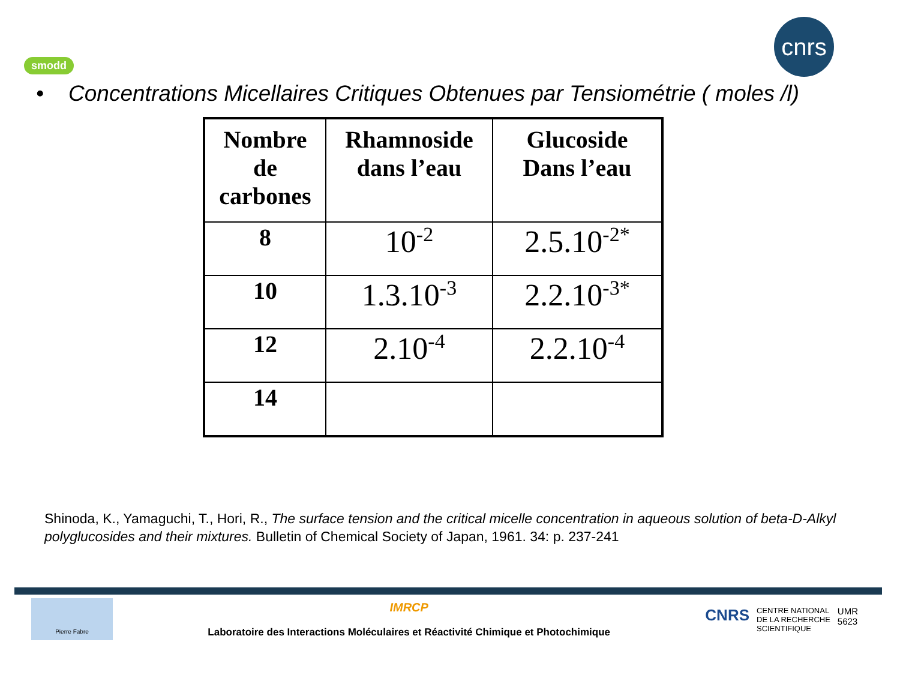smodd
cnrs
• Concentrations Micellaires Critiques Obtenues par Tensiométrie ( moles /l)
| Nombre de carbones | Rhamnoside dans l’eau | Glucoside Dans l’eau |
| --- | --- | --- |
| 8 | 10<sup>-2</sup> | 2.5.10<sup>-2*</sup> |
| 10 | 1.3.10<sup>-3</sup> | 2.2.10<sup>-3*</sup> |
| 12 | 2.10<sup>-4</sup> | 2.2.10<sup>-4</sup> |
| 14 | | |
Shinoda, K., Yamaguchi, T., Hori, R., The surface tension and the critical micelle concentration in aqueous solution of beta-D-Alkyl polyglucosides and their mixtures. Bulletin of Chemical Society of Japan, 1961. 34: p. 237-241
Pierre Fabre
IMRCP
Laboratoire des Interactions Moléculaires et Réactivité Chimique et Photochimique
CNRS CENTRE NATIONAL
DE LA RECHERCHE
SCIENTIFIQUE UMR
5623